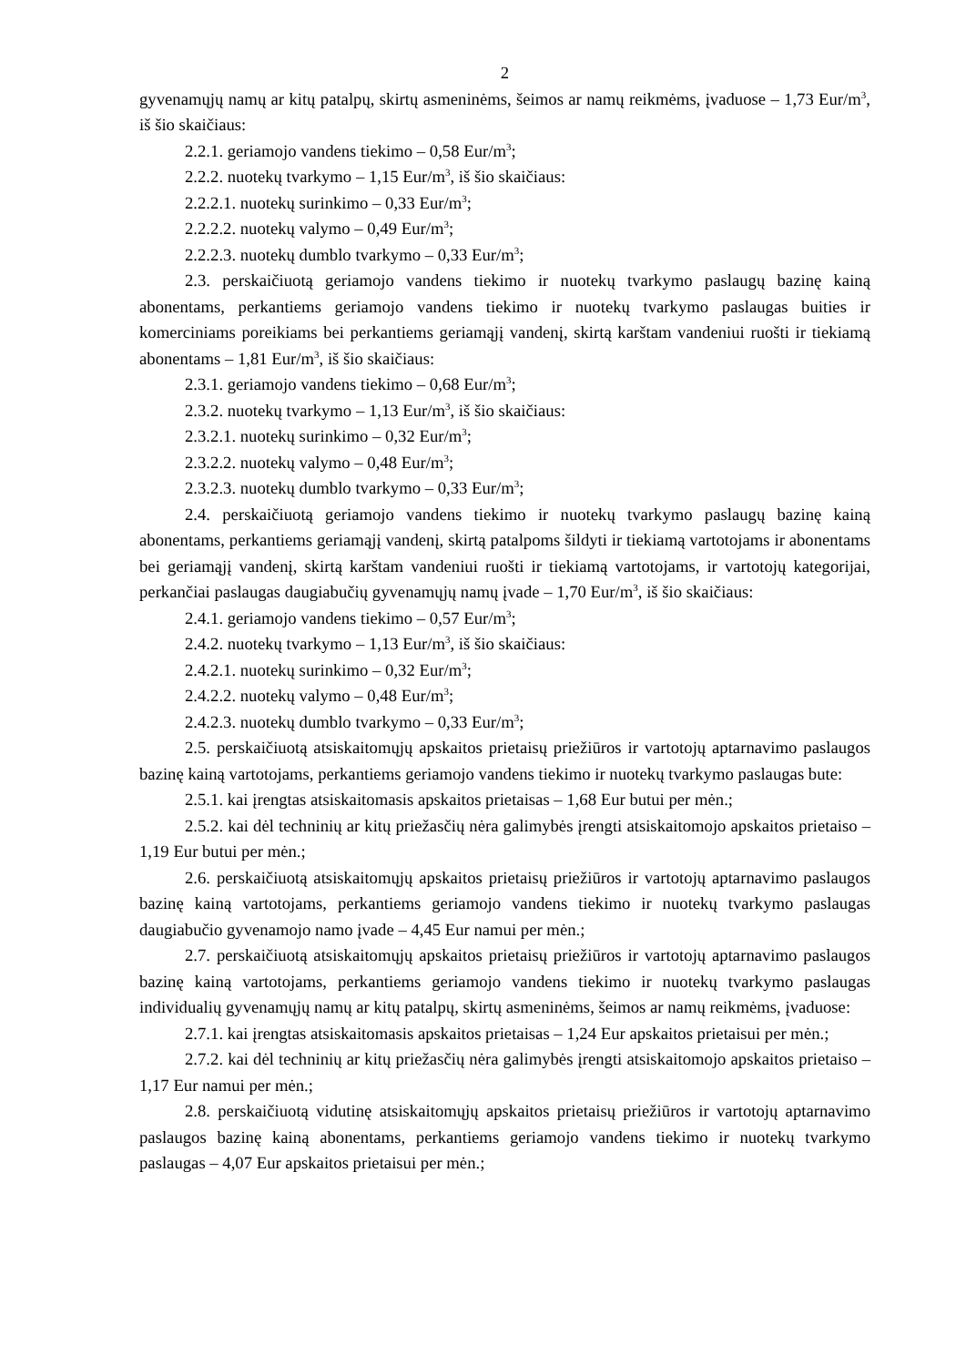2
gyvenamųjų namų ar kitų patalpų, skirtų asmeninėms, šeimos ar namų reikmėms, įvaduose – 1,73 Eur/m<sup>3</sup>, iš šio skaičiaus:
2.2.1. geriamojo vandens tiekimo – 0,58 Eur/m<sup>3</sup>;
2.2.2. nuotekų tvarkymo – 1,15 Eur/m<sup>3</sup>, iš šio skaičiaus:
2.2.2.1. nuotekų surinkimo – 0,33 Eur/m<sup>3</sup>;
2.2.2.2. nuotekų valymo – 0,49 Eur/m<sup>3</sup>;
2.2.2.3. nuotekų dumblo tvarkymo – 0,33 Eur/m<sup>3</sup>;
2.3. perskaičiuotą geriamojo vandens tiekimo ir nuotekų tvarkymo paslaugų bazinę kainą abonentams, perkantiems geriamojo vandens tiekimo ir nuotekų tvarkymo paslaugas buities ir komerciniams poreikiams bei perkantiems geriamąjį vandenį, skirtą karštam vandeniui ruošti ir tiekiamą abonentams – 1,81 Eur/m<sup>3</sup>, iš šio skaičiaus:
2.3.1. geriamojo vandens tiekimo – 0,68 Eur/m<sup>3</sup>;
2.3.2. nuotekų tvarkymo – 1,13 Eur/m<sup>3</sup>, iš šio skaičiaus:
2.3.2.1. nuotekų surinkimo – 0,32 Eur/m<sup>3</sup>;
2.3.2.2. nuotekų valymo – 0,48 Eur/m<sup>3</sup>;
2.3.2.3. nuotekų dumblo tvarkymo – 0,33 Eur/m<sup>3</sup>;
2.4. perskaičiuotą geriamojo vandens tiekimo ir nuotekų tvarkymo paslaugų bazinę kainą abonentams, perkantiems geriamąjį vandenį, skirtą patalpoms šildyti ir tiekiamą vartotojams ir abonentams bei geriamąjį vandenį, skirtą karštam vandeniui ruošti ir tiekiamą vartotojams, ir vartotojų kategorijai, perkančiai paslaugas daugiabučių gyvenamųjų namų įvade – 1,70 Eur/m<sup>3</sup>, iš šio skaičiaus:
2.4.1. geriamojo vandens tiekimo – 0,57 Eur/m<sup>3</sup>;
2.4.2. nuotekų tvarkymo – 1,13 Eur/m<sup>3</sup>, iš šio skaičiaus:
2.4.2.1. nuotekų surinkimo – 0,32 Eur/m<sup>3</sup>;
2.4.2.2. nuotekų valymo – 0,48 Eur/m<sup>3</sup>;
2.4.2.3. nuotekų dumblo tvarkymo – 0,33 Eur/m<sup>3</sup>;
2.5. perskaičiuotą atsiskaitomųjų apskaitos prietaisų priežiūros ir vartotojų aptarnavimo paslaugos bazinę kainą vartotojams, perkantiems geriamojo vandens tiekimo ir nuotekų tvarkymo paslaugas bute:
2.5.1. kai įrengtas atsiskaitomasis apskaitos prietaisas – 1,68 Eur butui per mėn.;
2.5.2. kai dėl techninių ar kitų priežasčių nėra galimybės įrengti atsiskaitomojo apskaitos prietaiso – 1,19 Eur butui per mėn.;
2.6. perskaičiuotą atsiskaitomųjų apskaitos prietaisų priežiūros ir vartotojų aptarnavimo paslaugos bazinę kainą vartotojams, perkantiems geriamojo vandens tiekimo ir nuotekų tvarkymo paslaugas daugiabučio gyvenamojo namo įvade – 4,45 Eur namui per mėn.;
2.7. perskaičiuotą atsiskaitomųjų apskaitos prietaisų priežiūros ir vartotojų aptarnavimo paslaugos bazinę kainą vartotojams, perkantiems geriamojo vandens tiekimo ir nuotekų tvarkymo paslaugas individualių gyvenamųjų namų ar kitų patalpų, skirtų asmeninėms, šeimos ar namų reikmėms, įvaduose:
2.7.1. kai įrengtas atsiskaitomasis apskaitos prietaisas – 1,24 Eur apskaitos prietaisui per mėn.;
2.7.2. kai dėl techninių ar kitų priežasčių nėra galimybės įrengti atsiskaitomojo apskaitos prietaiso – 1,17 Eur namui per mėn.;
2.8. perskaičiuotą vidutinę atsiskaitomųjų apskaitos prietaisų priežiūros ir vartotojų aptarnavimo paslaugos bazinę kainą abonentams, perkantiems geriamojo vandens tiekimo ir nuotekų tvarkymo paslaugas – 4,07 Eur apskaitos prietaisui per mėn.;